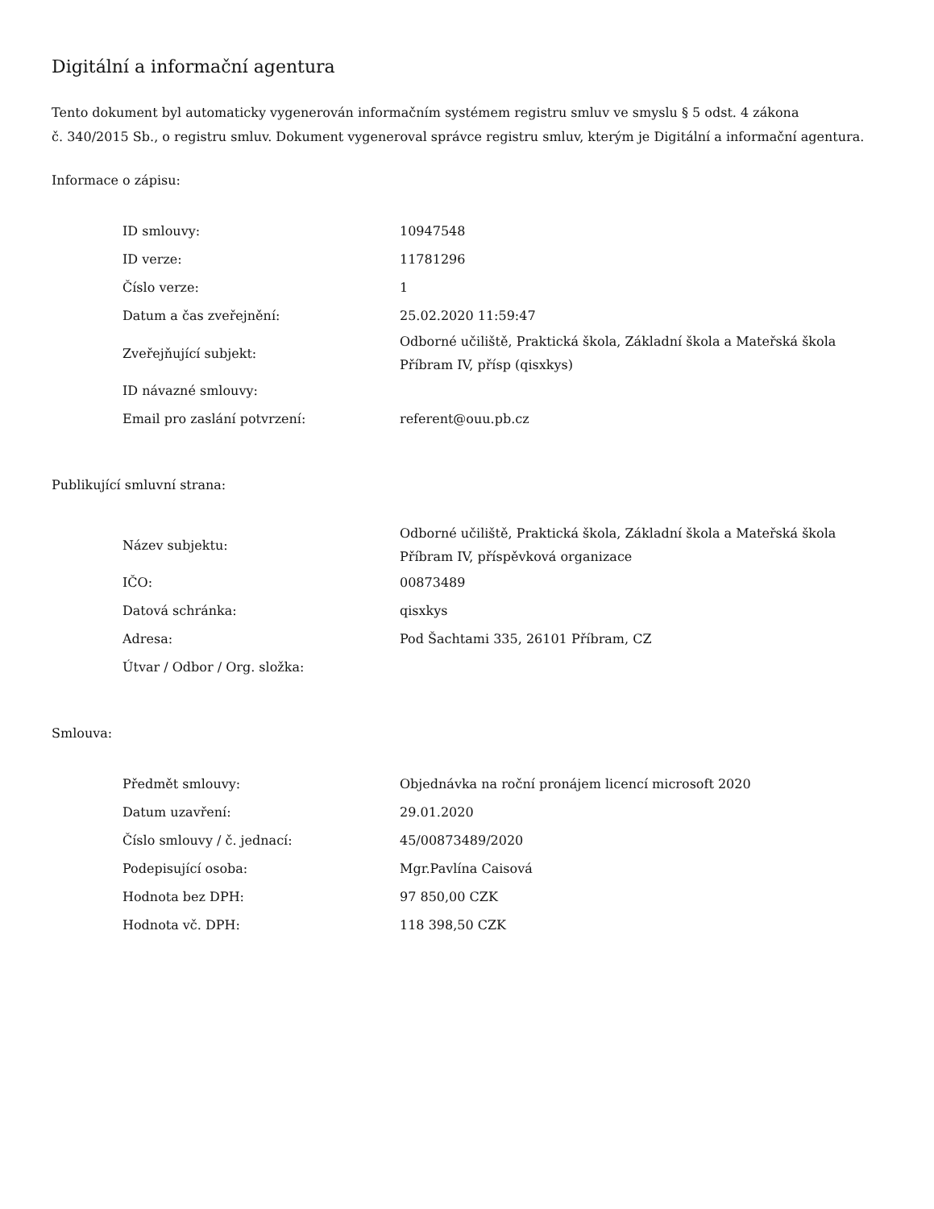Digitální a informační agentura
Tento dokument byl automaticky vygenerován informačním systémem registru smluv ve smyslu § 5 odst. 4 zákona
č. 340/2015 Sb., o registru smluv. Dokument vygeneroval správce registru smluv, kterým je Digitální a informační agentura.
Informace o zápisu:
| ID smlouvy: | 10947548 |
| ID verze: | 11781296 |
| Číslo verze: | 1 |
| Datum a čas zveřejnění: | 25.02.2020 11:59:47 |
| Zveřejňující subjekt: | Odborné učiliště, Praktická škola, Základní škola a Mateřská škola Příbram IV, přísp (qisxkys) |
| ID návazné smlouvy: | |
| Email pro zaslání potvrzení: | referent@ouu.pb.cz |
Publikující smluvní strana:
| Název subjektu: | Odborné učiliště, Praktická škola, Základní škola a Mateřská škola Příbram IV, příspěvková organizace |
| IČO: | 00873489 |
| Datová schránka: | qisxkys |
| Adresa: | Pod Šachtami 335, 26101 Příbram, CZ |
| Útvar / Odbor / Org. složka: | |
Smlouva:
| Předmět smlouvy: | Objednávka na roční pronájem licencí microsoft 2020 |
| Datum uzavření: | 29.01.2020 |
| Číslo smlouvy / č. jednací: | 45/00873489/2020 |
| Podepisující osoba: | Mgr.Pavlína Caisová |
| Hodnota bez DPH: | 97 850,00 CZK |
| Hodnota vč. DPH: | 118 398,50 CZK |